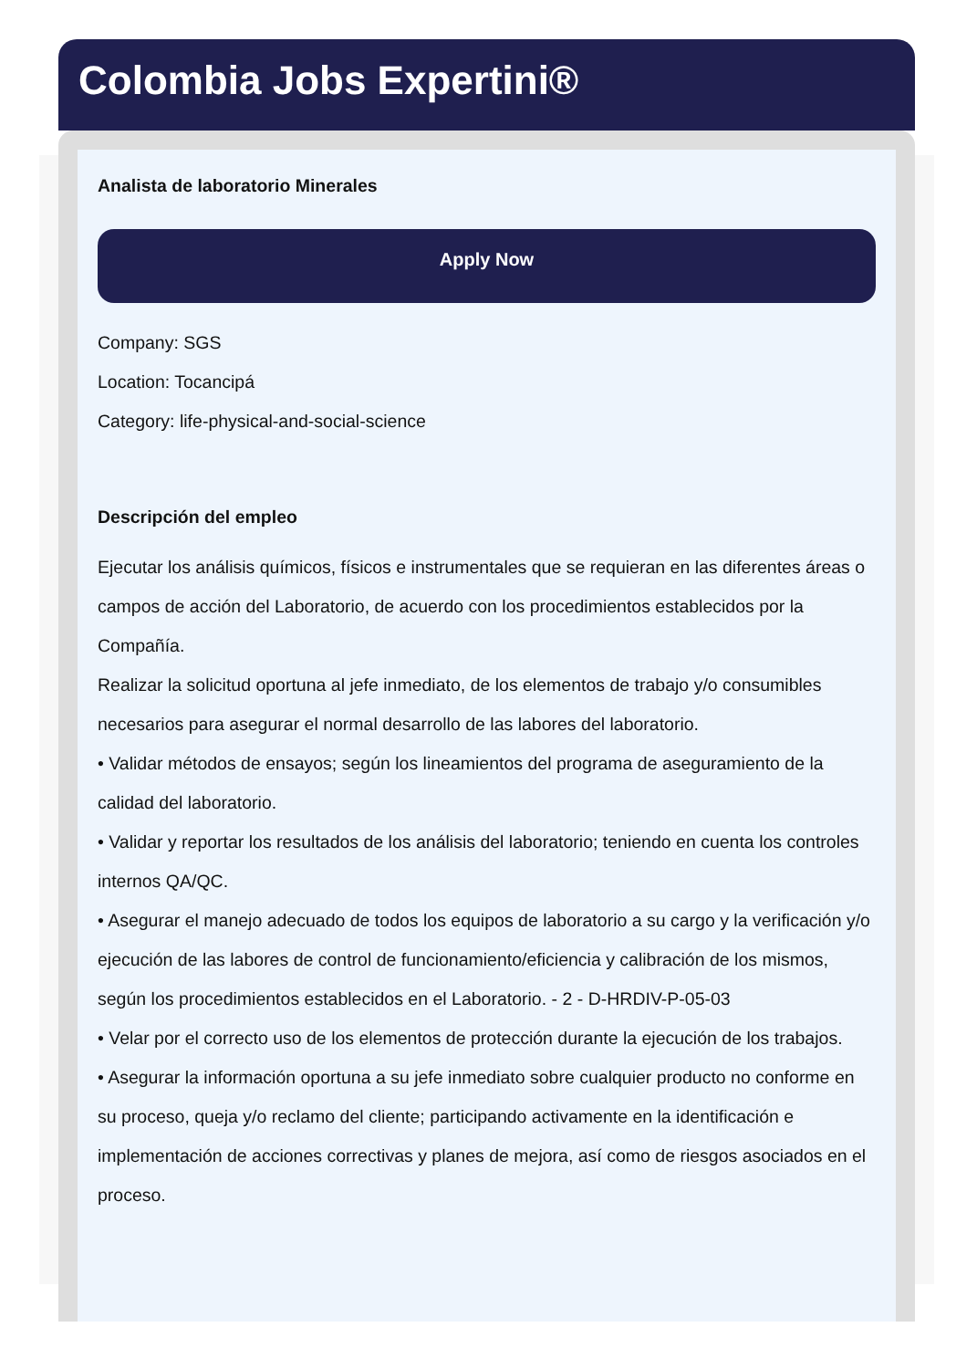Colombia Jobs Expertini®
Analista de laboratorio Minerales
Apply Now
Company: SGS
Location: Tocancipá
Category: life-physical-and-social-science
Descripción del empleo
Ejecutar los análisis químicos, físicos e instrumentales que se requieran en las diferentes áreas o campos de acción del Laboratorio, de acuerdo con los procedimientos establecidos por la Compañía.
Realizar la solicitud oportuna al jefe inmediato, de los elementos de trabajo y/o consumibles necesarios para asegurar el normal desarrollo de las labores del laboratorio.
• Validar métodos de ensayos; según los lineamientos del programa de aseguramiento de la calidad del laboratorio.
• Validar y reportar los resultados de los análisis del laboratorio; teniendo en cuenta los controles internos QA/QC.
• Asegurar el manejo adecuado de todos los equipos de laboratorio a su cargo y la verificación y/o ejecución de las labores de control de funcionamiento/eficiencia y calibración de los mismos, según los procedimientos establecidos en el Laboratorio. - 2 - D-HRDIV-P-05-03
• Velar por el correcto uso de los elementos de protección durante la ejecución de los trabajos.
• Asegurar la información oportuna a su jefe inmediato sobre cualquier producto no conforme en su proceso, queja y/o reclamo del cliente; participando activamente en la identificación e implementación de acciones correctivas y planes de mejora, así como de riesgos asociados en el proceso.